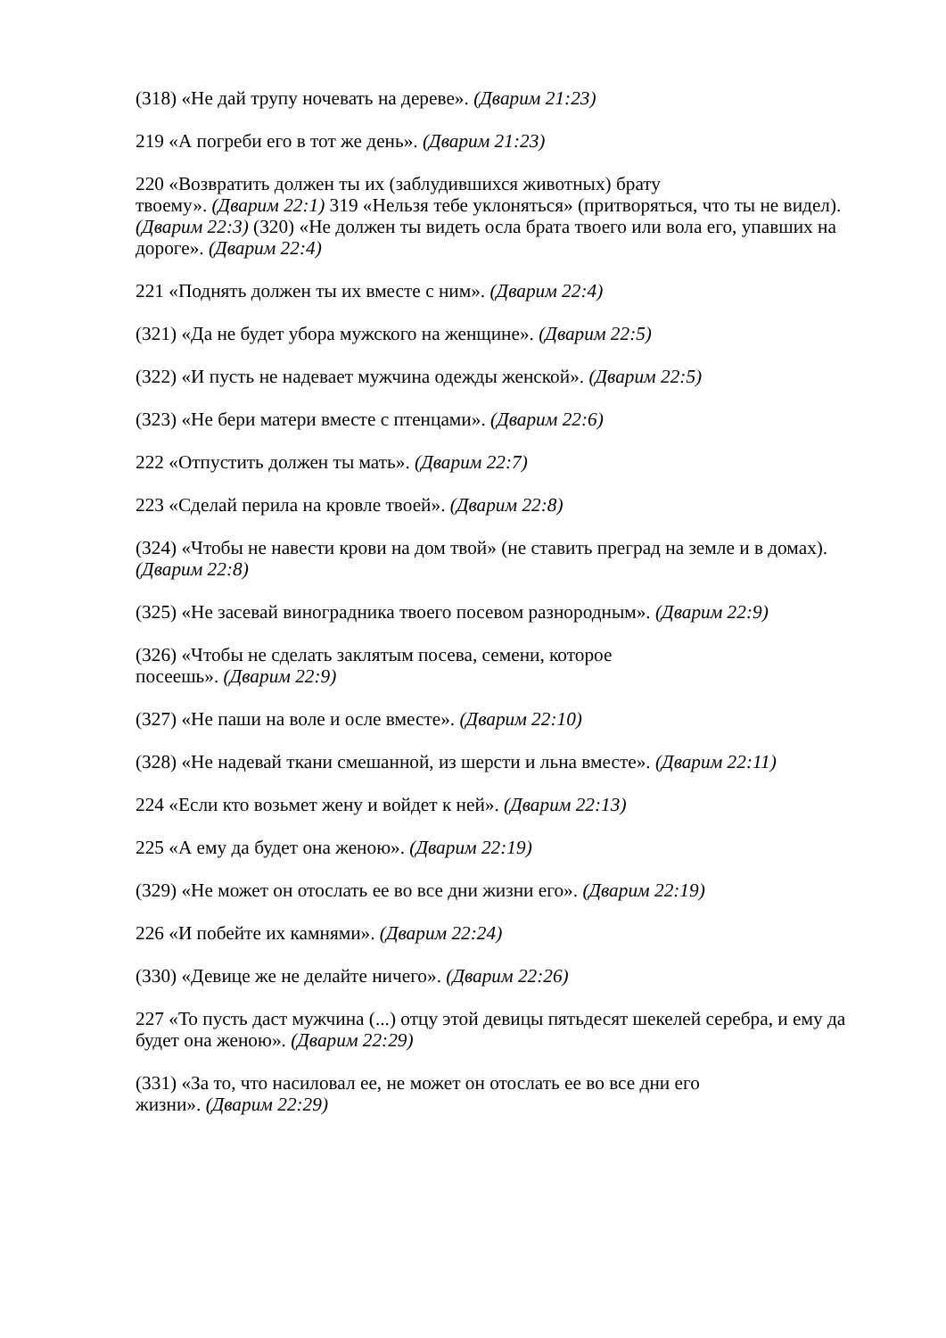(318) «Не дай трупу ночевать на дереве». (Дварим 21:23)
219 «А погреби его в тот же день». (Дварим 21:23)
220 «Возвратить должен ты их (заблудившихся животных) брату
твоему». (Дварим 22:1) 319 «Нельзя тебе уклоняться» (притворяться, что ты не видел). (Дварим 22:3) (320) «Не должен ты видеть осла брата твоего или вола его, упавших на дороге». (Дварим 22:4)
221 «Поднять должен ты их вместе с ним». (Дварим 22:4)
(321) «Да не будет убора мужского на женщине». (Дварим 22:5)
(322) «И пусть не надевает мужчина одежды женской». (Дварим 22:5)
(323) «Не бери матери вместе с птенцами». (Дварим 22:6)
222 «Отпустить должен ты мать». (Дварим 22:7)
223 «Сделай перила на кровле твоей». (Дварим 22:8)
(324) «Чтобы не навести крови на дом твой» (не ставить преград на земле и в домах). (Дварим 22:8)
(325) «Не засевай виноградника твоего посевом разнородным». (Дварим 22:9)
(326) «Чтобы не сделать заклятым посева, семени, которое
посеешь». (Дварим 22:9)
(327) «Не паши на воле и осле вместе». (Дварим 22:10)
(328) «Не надевай ткани смешанной, из шерсти и льна вместе». (Дварим 22:11)
224 «Если кто возьмет жену и войдет к ней». (Дварим 22:13)
225 «А ему да будет она женою». (Дварим 22:19)
(329) «Не может он отослать ее во все дни жизни его». (Дварим 22:19)
226 «И побейте их камнями». (Дварим 22:24)
(330) «Девице же не делайте ничего». (Дварим 22:26)
227 «То пусть даст мужчина (...) отцу этой девицы пятьдесят шекелей серебра, и ему да будет она женою». (Дварим 22:29)
(331) «За то, что насиловал ее, не может он отослать ее во все дни его
жизни». (Дварим 22:29)